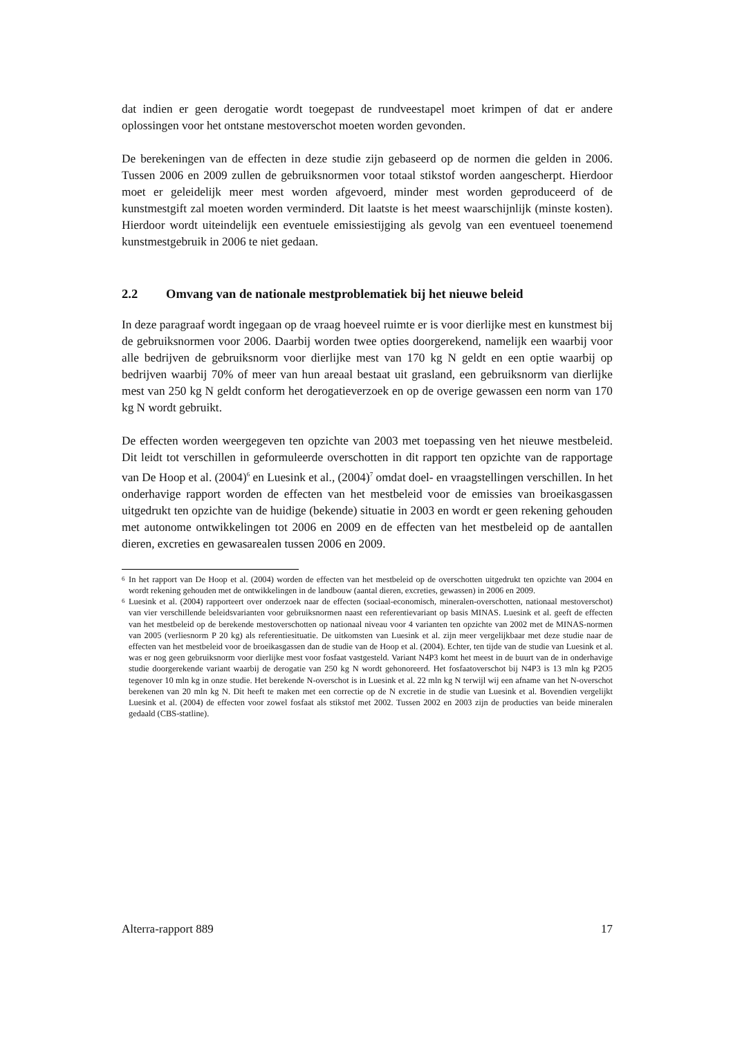dat indien er geen derogatie wordt toegepast de rundveestapel moet krimpen of dat er andere oplossingen voor het ontstane mestoverschot moeten worden gevonden.
De berekeningen van de effecten in deze studie zijn gebaseerd op de normen die gelden in 2006. Tussen 2006 en 2009 zullen de gebruiksnormen voor totaal stikstof worden aangescherpt. Hierdoor moet er geleidelijk meer mest worden afgevoerd, minder mest worden geproduceerd of de kunstmestgift zal moeten worden verminderd. Dit laatste is het meest waarschijnlijk (minste kosten). Hierdoor wordt uiteindelijk een eventuele emissiestijging als gevolg van een eventueel toenemend kunstmestgebruik in 2006 te niet gedaan.
2.2 Omvang van de nationale mestproblematiek bij het nieuwe beleid
In deze paragraaf wordt ingegaan op de vraag hoeveel ruimte er is voor dierlijke mest en kunstmest bij de gebruiksnormen voor 2006. Daarbij worden twee opties doorgerekend, namelijk een waarbij voor alle bedrijven de gebruiksnorm voor dierlijke mest van 170 kg N geldt en een optie waarbij op bedrijven waarbij 70% of meer van hun areaal bestaat uit grasland, een gebruiksnorm van dierlijke mest van 250 kg N geldt conform het derogatieverzoek en op de overige gewassen een norm van 170 kg N wordt gebruikt.
De effecten worden weergegeven ten opzichte van 2003 met toepassing ven het nieuwe mestbeleid. Dit leidt tot verschillen in geformuleerde overschotten in dit rapport ten opzichte van de rapportage van De Hoop et al. (2004)<sup>6</sup> en Luesink et al., (2004)<sup>7</sup> omdat doel- en vraagstellingen verschillen. In het onderhavige rapport worden de effecten van het mestbeleid voor de emissies van broeikasgassen uitgedrukt ten opzichte van de huidige (bekende) situatie in 2003 en wordt er geen rekening gehouden met autonome ontwikkelingen tot 2006 en 2009 en de effecten van het mestbeleid op de aantallen dieren, excreties en gewasarealen tussen 2006 en 2009.
<sup>6</sup> In het rapport van De Hoop et al. (2004) worden de effecten van het mestbeleid op de overschotten uitgedrukt ten opzichte van 2004 en wordt rekening gehouden met de ontwikkelingen in de landbouw (aantal dieren, excreties, gewassen) in 2006 en 2009.
<sup>6</sup> Luesink et al. (2004) rapporteert over onderzoek naar de effecten (sociaal-economisch, mineralen-overschotten, nationaal mestoverschot) van vier verschillende beleidsvarianten voor gebruiksnormen naast een referentievariant op basis MINAS. Luesink et al. geeft de effecten van het mestbeleid op de berekende mestoverschotten op nationaal niveau voor 4 varianten ten opzichte van 2002 met de MINAS-normen van 2005 (verliesnorm P 20 kg) als referentiesituatie. De uitkomsten van Luesink et al. zijn meer vergelijkbaar met deze studie naar de effecten van het mestbeleid voor de broeikasgassen dan de studie van de Hoop et al. (2004). Echter, ten tijde van de studie van Luesink et al. was er nog geen gebruiksnorm voor dierlijke mest voor fosfaat vastgesteld. Variant N4P3 komt het meest in de buurt van de in onderhavige studie doorgerekende variant waarbij de derogatie van 250 kg N wordt gehonoreerd. Het fosfaatoverschot bij N4P3 is 13 mln kg P2O5 tegenover 10 mln kg in onze studie. Het berekende N-overschot is in Luesink et al. 22 mln kg N terwijl wij een afname van het N-overschot berekenen van 20 mln kg N. Dit heeft te maken met een correctie op de N excretie in de studie van Luesink et al. Bovendien vergelijkt Luesink et al. (2004) de effecten voor zowel fosfaat als stikstof met 2002. Tussen 2002 en 2003 zijn de producties van beide mineralen gedaald (CBS-statline).
Alterra-rapport 889 17